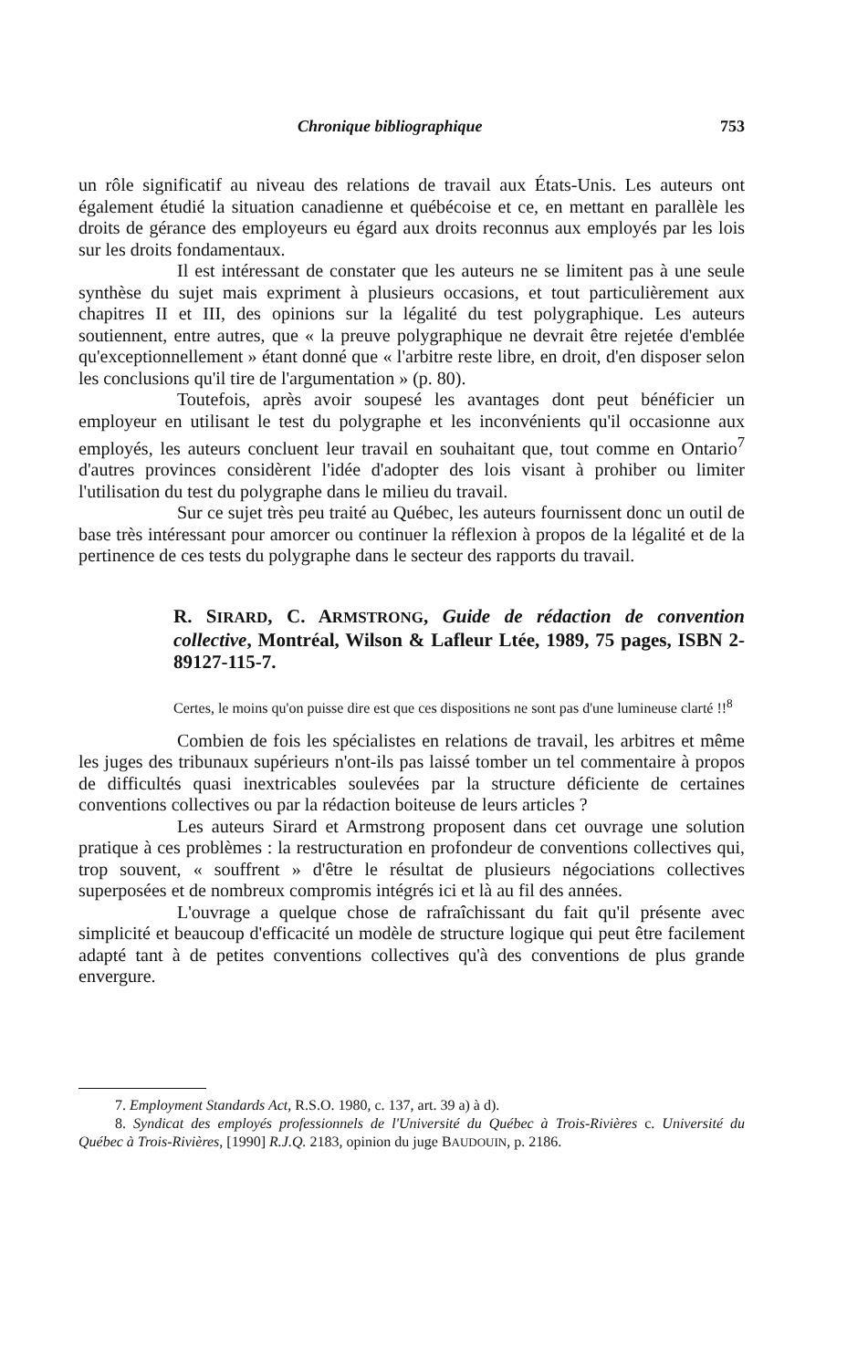Chronique bibliographique 753
un rôle significatif au niveau des relations de travail aux États-Unis. Les auteurs ont également étudié la situation canadienne et québécoise et ce, en mettant en parallèle les droits de gérance des employeurs eu égard aux droits reconnus aux employés par les lois sur les droits fondamentaux.
Il est intéressant de constater que les auteurs ne se limitent pas à une seule synthèse du sujet mais expriment à plusieurs occasions, et tout particulièrement aux chapitres II et III, des opinions sur la légalité du test polygraphique. Les auteurs soutiennent, entre autres, que « la preuve polygraphique ne devrait être rejetée d'emblée qu'exceptionnellement » étant donné que « l'arbitre reste libre, en droit, d'en disposer selon les conclusions qu'il tire de l'argumentation » (p. 80).
Toutefois, après avoir soupesé les avantages dont peut bénéficier un employeur en utilisant le test du polygraphe et les inconvénients qu'il occasionne aux employés, les auteurs concluent leur travail en souhaitant que, tout comme en Ontario<sup>7</sup> d'autres provinces considèrent l'idée d'adopter des lois visant à prohiber ou limiter l'utilisation du test du polygraphe dans le milieu du travail.
Sur ce sujet très peu traité au Québec, les auteurs fournissent donc un outil de base très intéressant pour amorcer ou continuer la réflexion à propos de la légalité et de la pertinence de ces tests du polygraphe dans le secteur des rapports du travail.
R. SIRARD, C. ARMSTRONG, Guide de rédaction de convention collective, Montréal, Wilson & Lafleur Ltée, 1989, 75 pages, ISBN 2-89127-115-7.
Certes, le moins qu'on puisse dire est que ces dispositions ne sont pas d'une lumineuse clarté !!<sup>8</sup>
Combien de fois les spécialistes en relations de travail, les arbitres et même les juges des tribunaux supérieurs n'ont-ils pas laissé tomber un tel commentaire à propos de difficultés quasi inextricables soulevées par la structure déficiente de certaines conventions collectives ou par la rédaction boiteuse de leurs articles ?
Les auteurs Sirard et Armstrong proposent dans cet ouvrage une solution pratique à ces problèmes : la restructuration en profondeur de conventions collectives qui, trop souvent, « souffrent » d'être le résultat de plusieurs négociations collectives superposées et de nombreux compromis intégrés ici et là au fil des années.
L'ouvrage a quelque chose de rafraîchissant du fait qu'il présente avec simplicité et beaucoup d'efficacité un modèle de structure logique qui peut être facilement adapté tant à de petites conventions collectives qu'à des conventions de plus grande envergure.
7. Employment Standards Act, R.S.O. 1980, c. 137, art. 39 a) à d).
8. Syndicat des employés professionnels de l'Université du Québec à Trois-Rivières c. Université du Québec à Trois-Rivières, [1990] R.J.Q. 2183, opinion du juge BAUDOUIN, p. 2186.